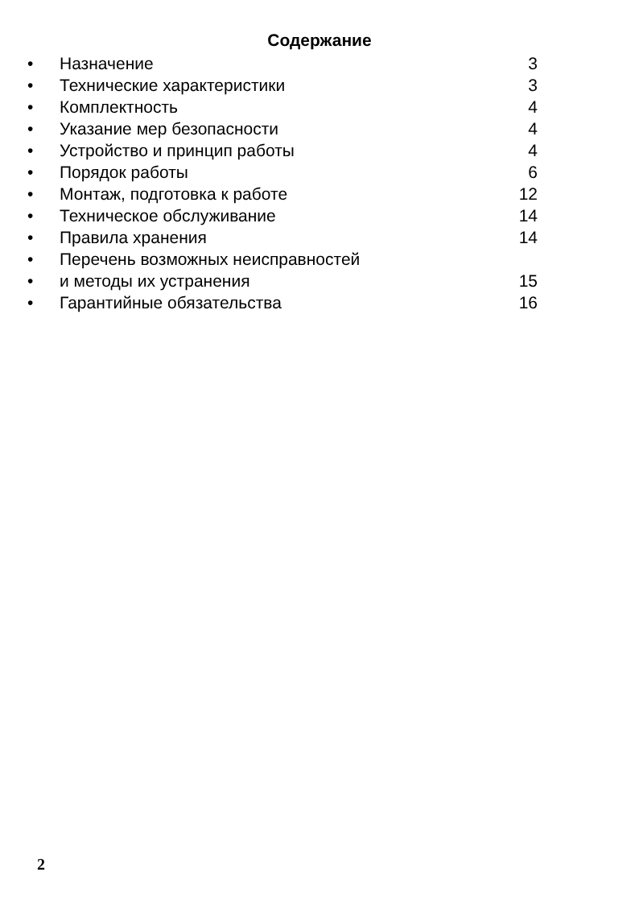Содержание
| • | Назначение | 3 |
| • | Технические характеристики | 3 |
| • | Комплектность | 4 |
| • | Указание мер безопасности | 4 |
| • | Устройство и принцип работы | 4 |
| • | Порядок работы | 6 |
| • | Монтаж, подготовка к работе | 12 |
| • | Техническое обслуживание | 14 |
| • | Правила хранения | 14 |
| • | Перечень возможных неисправностей | |
| • | и методы их устранения | 15 |
| • | Гарантийные обязательства | 16 |
2